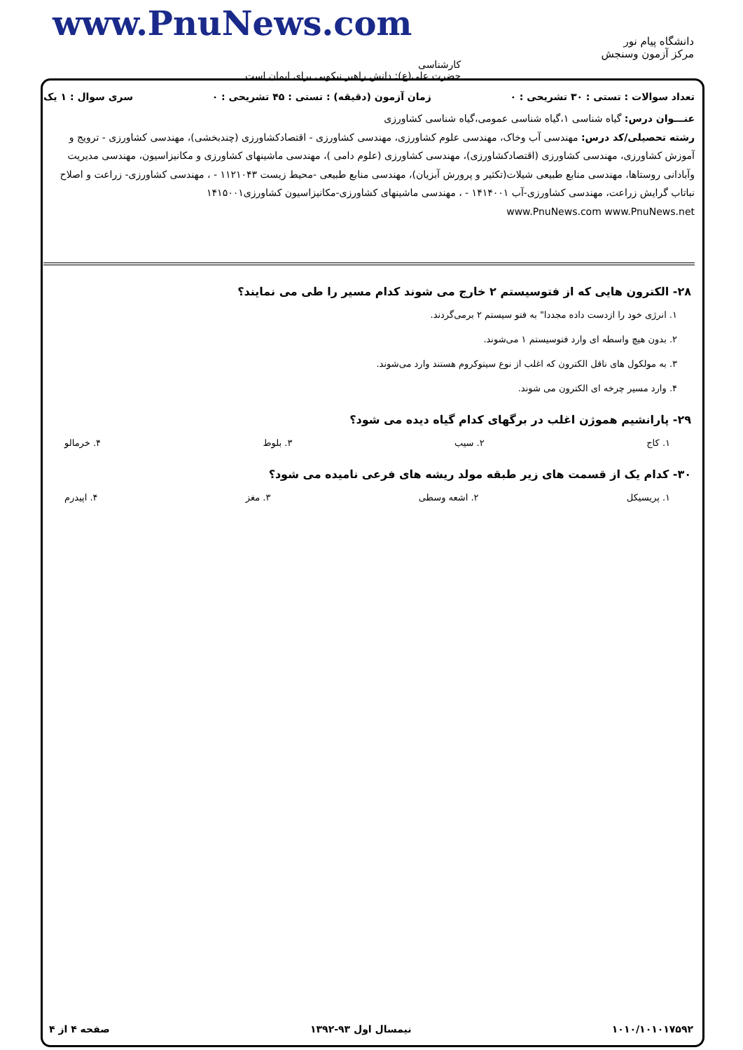www.PnuNews.com
دانشگاه پیام نور
مرکز آزمون وسنجش
کارشناسی
حضرت علی(ع): دانش راهبر نیکویی برای ایمان است
تعداد سوالات : تستی : ۳۰ تشریحی : ۰ زمان آزمون (دقیقه) : تستی : ۴۵ تشریحی : ۰ سری سوال : ۱ یک
عنـــوان درس: گیاه شناسی ۱،گیاه شناسی عمومی،گیاه شناسی کشاورزی
رشته تحصیلی/کد درس: مهندسی آب وخاک، مهندسی علوم کشاورزی، مهندسی کشاورزی - اقتصادکشاورزی (چندبخشی)، مهندسی کشاورزی - ترویج و آموزش کشاورزی، مهندسی کشاورزی (اقتصادکشاورزی)، مهندسی کشاورزی (علوم دامی )، مهندسی ماشینهای کشاورزی و مکانیزاسیون، مهندسی مدیریت وآبادانی روستاها، مهندسی منابع طبیعی شیلات(تکثیر و پرورش آبزیان)، مهندسی منابع طبیعی -محیط زیست ۱۱۲۱۰۴۳ - ، مهندسی کشاورزی- زراعت و اصلاح نباتاب گرایش زراعت، مهندسی کشاورزی-آب ۱۴۱۴۰۰۱ - ، مهندسی ماشینهای کشاورزی-مکانیزاسیون کشاورزی۱۴۱۵۰۰۱
www.PnuNews.com www.PnuNews.net
۲۸- الکترون هایی که از فتوسیستم ۲ خارج می شوند کدام مسیر را طی می نمایند؟
۱. انرژی خود را ازدست داده مجددا" به فتو سیستم ۲ برمی‌گردند.
۲. بدون هیچ واسطه ای وارد فتوسیستم ۱ می‌شوند.
۳. به مولکول های ناقل الکترون که اغلب از نوع سیتوکروم هستند وارد می‌شوند.
۴. وارد مسیر چرخه ای الکترون می شوند.
۲۹- پارانشیم هموژن اغلب در برگهای کدام گیاه دیده می شود؟
۱. کاج ۲. سیب ۳. بلوط ۴. خرمالو
۳۰- کدام یک از قسمت های زیر طبقه مولد ریشه های فرعی نامیده می شود؟
۱. پریسیکل ۲. اشعه وسطی ۳. مغز ۴. اپیدرم
۱۰۱۰/۱۰۱۰۱۷۵۹۲ نیمسال اول ۹۳-۱۳۹۲ صفحه ۴ از ۴